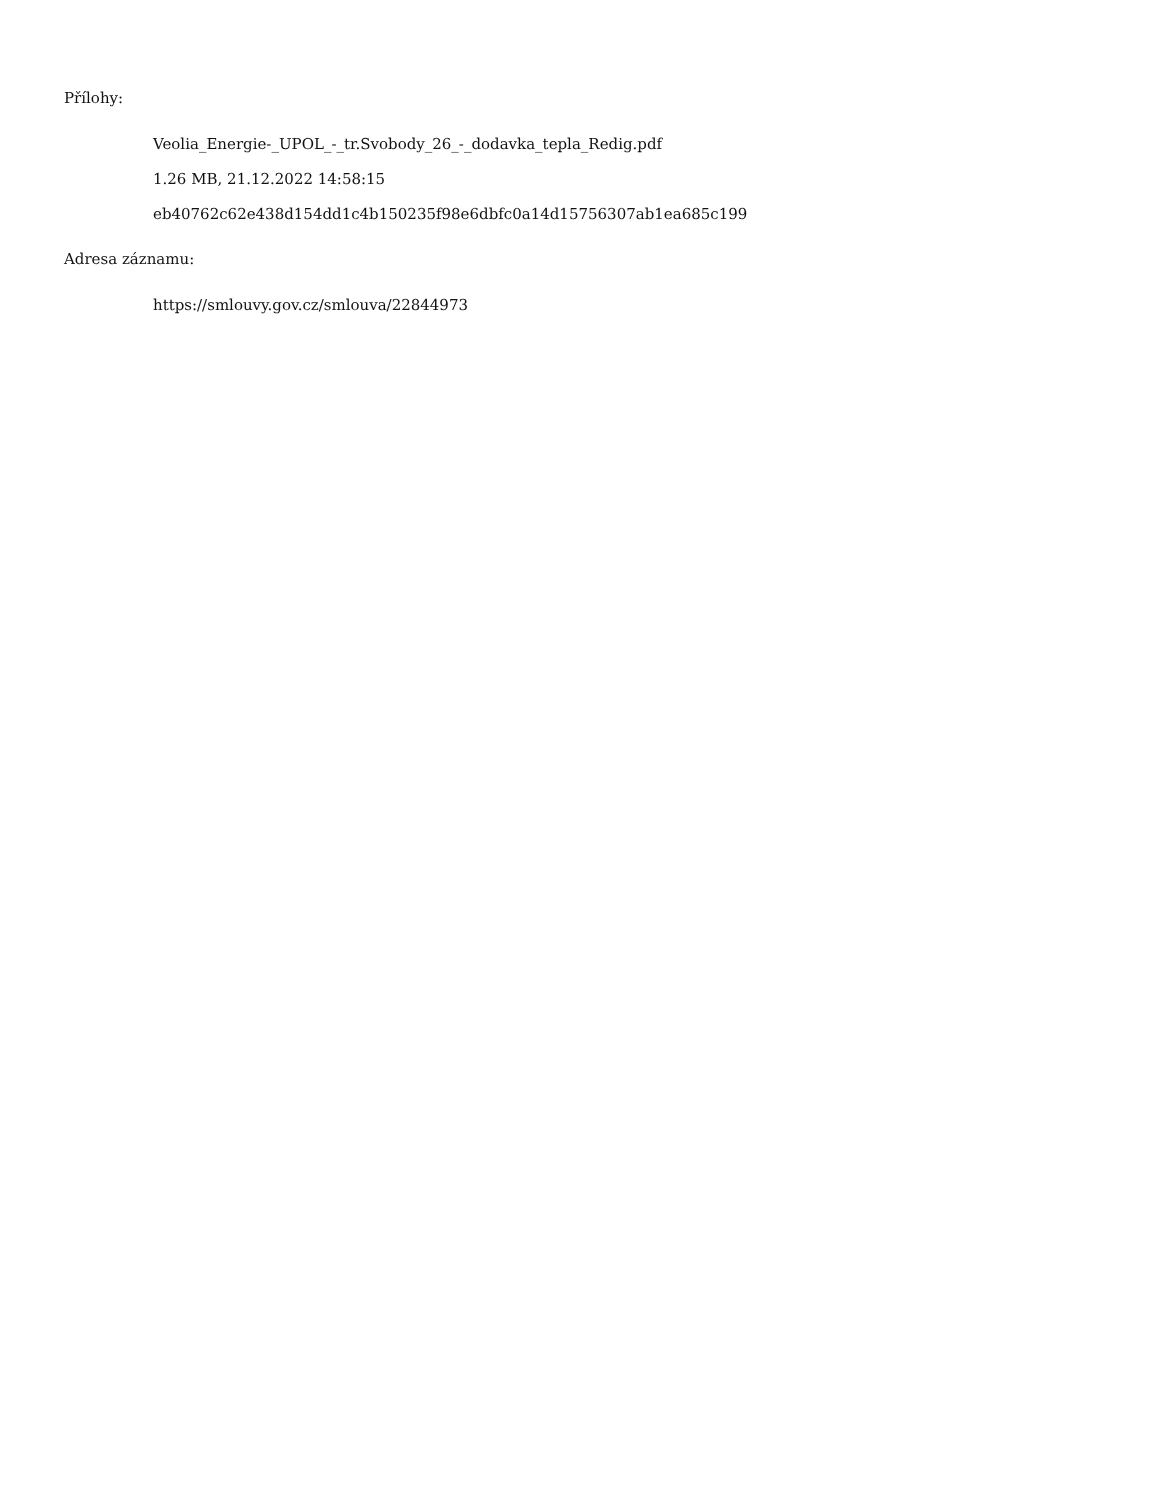Přílohy:
Veolia_Energie-_UPOL_-_tr.Svobody_26_-_dodavka_tepla_Redig.pdf
1.26 MB, 21.12.2022 14:58:15
eb40762c62e438d154dd1c4b150235f98e6dbfc0a14d15756307ab1ea685c199
Adresa záznamu:
https://smlouvy.gov.cz/smlouva/22844973